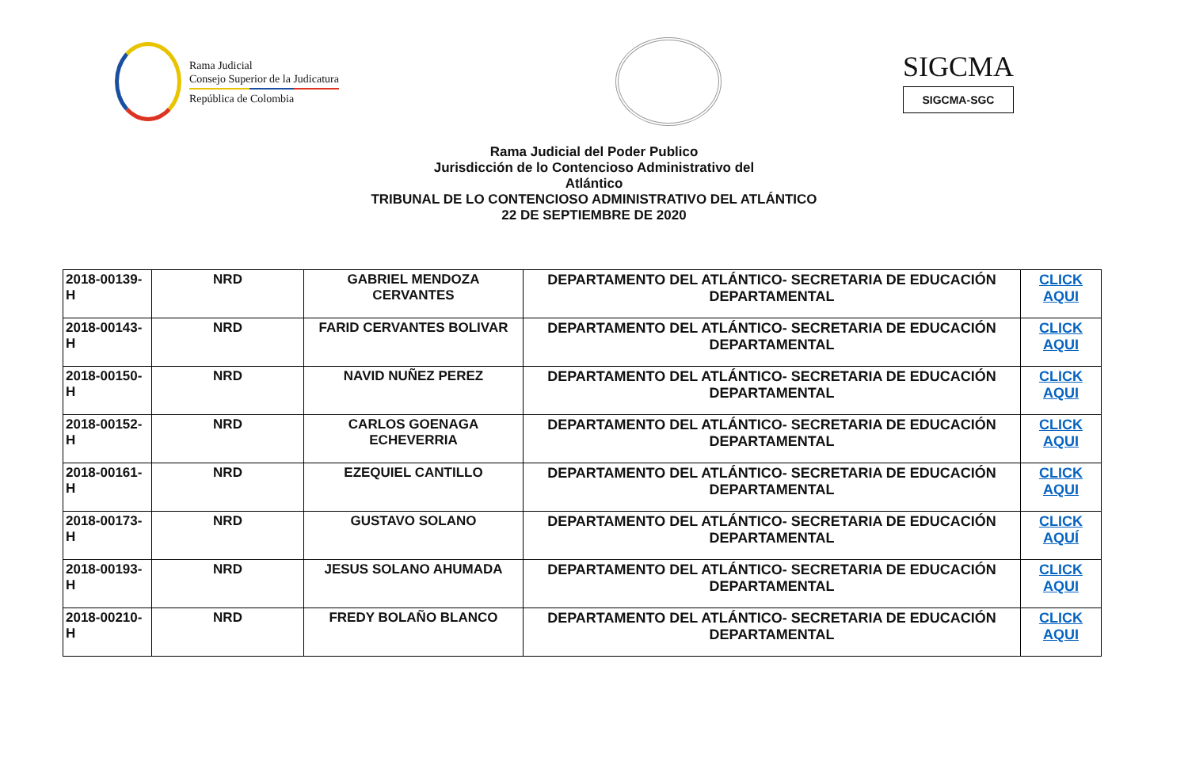Rama Judicial
Consejo Superior de la Judicatura
República de Colombia
SIGCMA
SIGCMA-SGC
Rama Judicial del Poder Publico
Jurisdicción de lo Contencioso Administrativo del
Atlántico
TRIBUNAL DE LO CONTENCIOSO ADMINISTRATIVO DEL ATLÁNTICO
22 DE SEPTIEMBRE DE 2020
| 2018-00139-H | NRD | GABRIEL MENDOZA CERVANTES | DEPARTAMENTO DEL ATLÁNTICO- SECRETARIA DE EDUCACIÓN DEPARTAMENTAL | CLICK AQUI |
| 2018-00143-H | NRD | FARID CERVANTES BOLIVAR | DEPARTAMENTO DEL ATLÁNTICO- SECRETARIA DE EDUCACIÓN DEPARTAMENTAL | CLICK AQUI |
| 2018-00150-H | NRD | NAVID NUÑEZ PEREZ | DEPARTAMENTO DEL ATLÁNTICO- SECRETARIA DE EDUCACIÓN DEPARTAMENTAL | CLICK AQUI |
| 2018-00152-H | NRD | CARLOS GOENAGA ECHEVERRIA | DEPARTAMENTO DEL ATLÁNTICO- SECRETARIA DE EDUCACIÓN DEPARTAMENTAL | CLICK AQUI |
| 2018-00161-H | NRD | EZEQUIEL CANTILLO | DEPARTAMENTO DEL ATLÁNTICO- SECRETARIA DE EDUCACIÓN DEPARTAMENTAL | CLICK AQUI |
| 2018-00173-H | NRD | GUSTAVO SOLANO | DEPARTAMENTO DEL ATLÁNTICO- SECRETARIA DE EDUCACIÓN DEPARTAMENTAL | CLICK AQUÍ |
| 2018-00193-H | NRD | JESUS SOLANO AHUMADA | DEPARTAMENTO DEL ATLÁNTICO- SECRETARIA DE EDUCACIÓN DEPARTAMENTAL | CLICK AQUI |
| 2018-00210-H | NRD | FREDY BOLAÑO BLANCO | DEPARTAMENTO DEL ATLÁNTICO- SECRETARIA DE EDUCACIÓN DEPARTAMENTAL | CLICK AQUI |